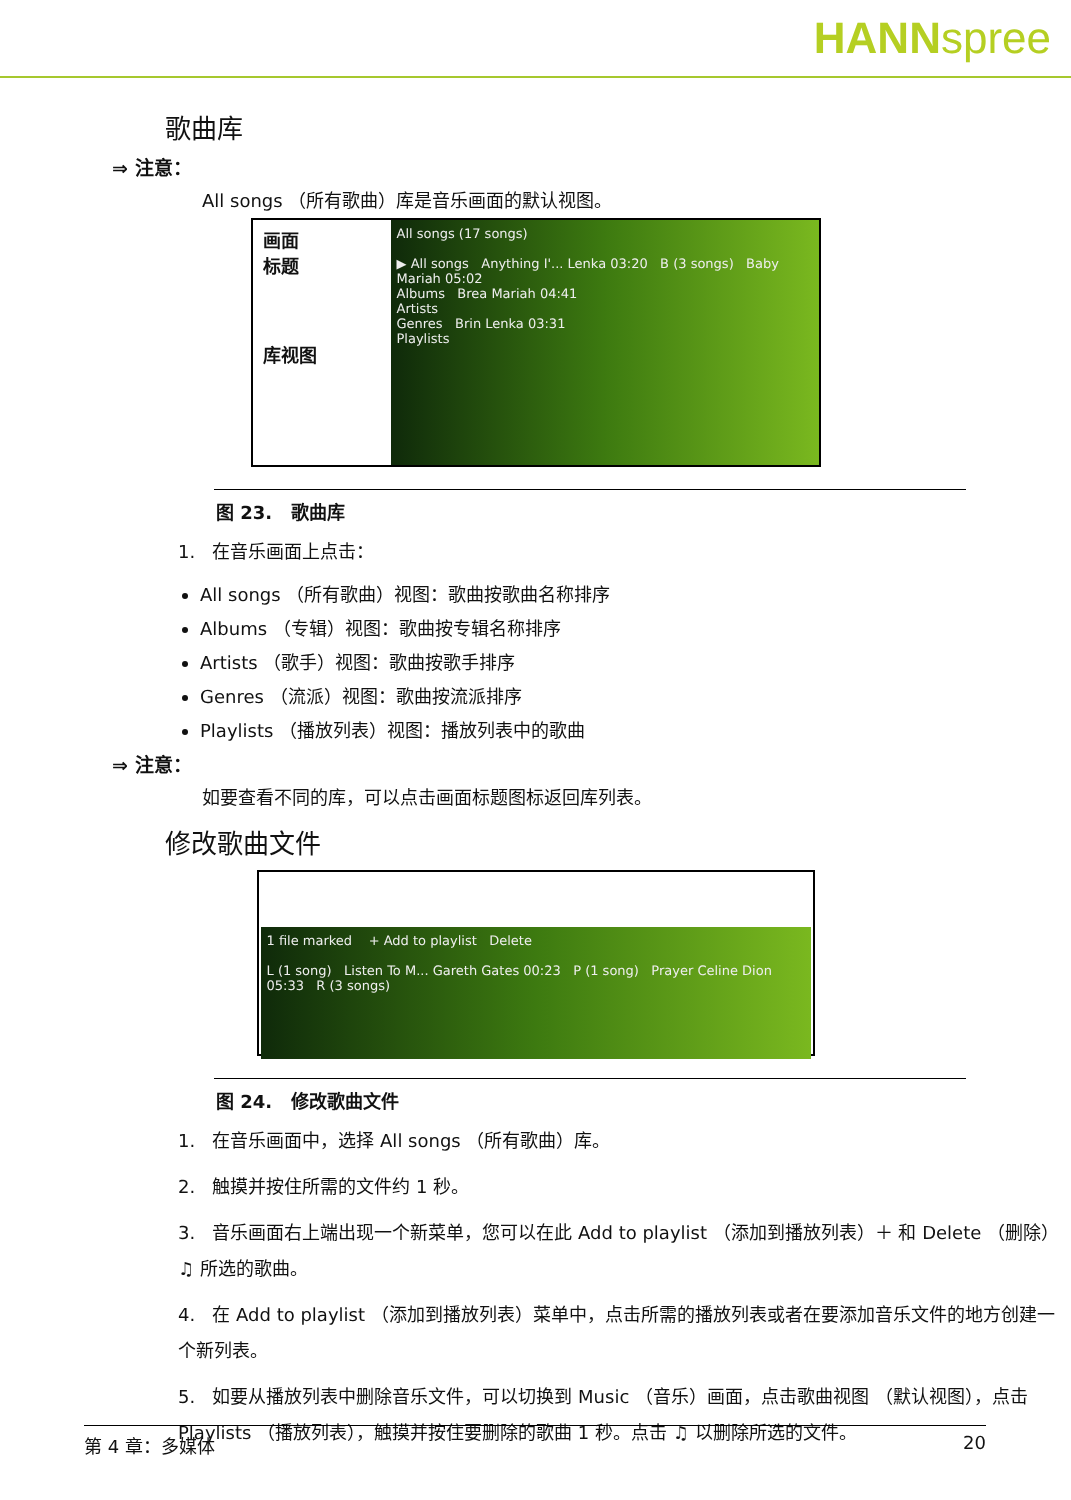HANNspree
歌曲库
⇒ 注意：
All songs （所有歌曲）库是音乐画面的默认视图。
画面
标题
库视图
All songs (17 songs)
▶ All songs Anything I'... Lenka 03:20 B (3 songs) Baby Mariah 05:02
Albums Brea Mariah 04:41
Artists
Genres Brin Lenka 03:31
Playlists
图 23. 歌曲库
1. 在音乐画面上点击：
All songs （所有歌曲）视图：歌曲按歌曲名称排序
Albums （专辑）视图：歌曲按专辑名称排序
Artists （歌手）视图：歌曲按歌手排序
Genres （流派）视图：歌曲按流派排序
Playlists （播放列表）视图：播放列表中的歌曲
⇒ 注意：
如要查看不同的库，可以点击画面标题图标返回库列表。
修改歌曲文件
1 file marked + Add to playlist Delete
L (1 song) Listen To M... Gareth Gates 00:23 P (1 song) Prayer Celine Dion 05:33 R (3 songs)
图 24. 修改歌曲文件
1. 在音乐画面中，选择 All songs （所有歌曲）库。
2. 触摸并按住所需的文件约 1 秒。
3. 音乐画面右上端出现一个新菜单，您可以在此 Add to playlist （添加到播放列表）＋ 和 Delete （删除）♫ 所选的歌曲。
4. 在 Add to playlist （添加到播放列表）菜单中，点击所需的播放列表或者在要添加音乐文件的地方创建一个新列表。
5. 如要从播放列表中删除音乐文件，可以切换到 Music （音乐）画面，点击歌曲视图 （默认视图），点击 Playlists （播放列表），触摸并按住要删除的歌曲 1 秒。点击 ♫ 以删除所选的文件。
第 4 章：多媒体 20